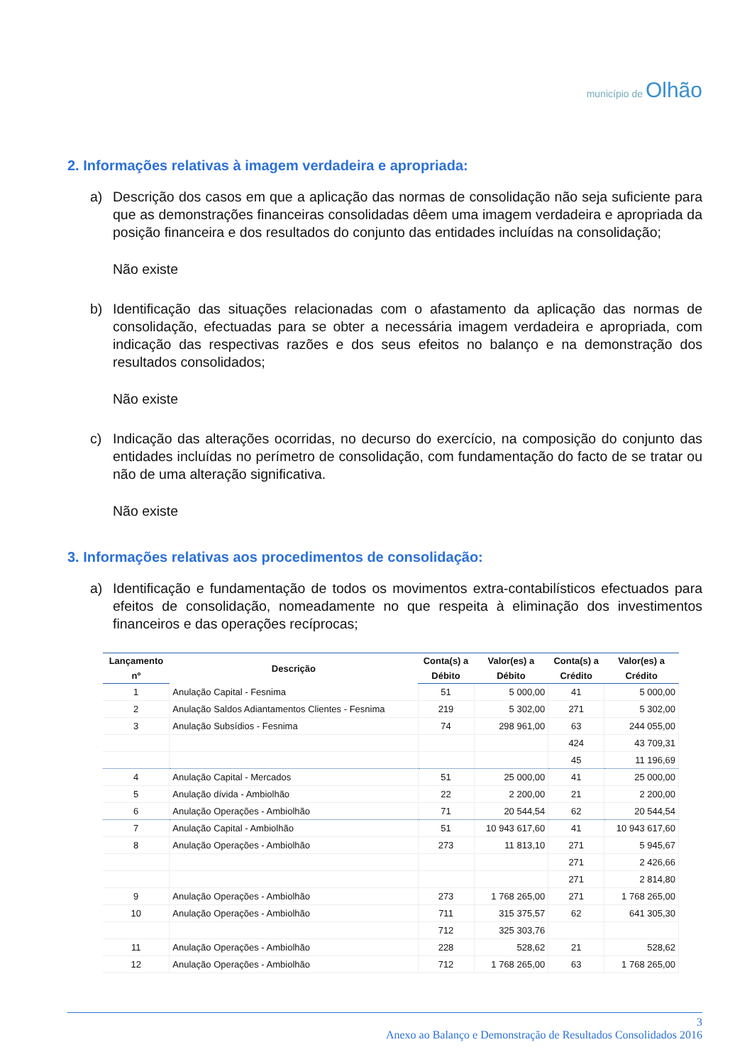município de Olhão
2. Informações relativas à imagem verdadeira e apropriada:
a) Descrição dos casos em que a aplicação das normas de consolidação não seja suficiente para que as demonstrações financeiras consolidadas dêem uma imagem verdadeira e apropriada da posição financeira e dos resultados do conjunto das entidades incluídas na consolidação;
Não existe
b) Identificação das situações relacionadas com o afastamento da aplicação das normas de consolidação, efectuadas para se obter a necessária imagem verdadeira e apropriada, com indicação das respectivas razões e dos seus efeitos no balanço e na demonstração dos resultados consolidados;
Não existe
c) Indicação das alterações ocorridas, no decurso do exercício, na composição do conjunto das entidades incluídas no perímetro de consolidação, com fundamentação do facto de se tratar ou não de uma alteração significativa.
Não existe
3. Informações relativas aos procedimentos de consolidação:
a) Identificação e fundamentação de todos os movimentos extra-contabilísticos efectuados para efeitos de consolidação, nomeadamente no que respeita à eliminação dos investimentos financeiros e das operações recíprocas;
| Lançamento | Descrição | Conta(s) a | Valor(es) a | Conta(s) a | Valor(es) a |
| --- | --- | --- | --- | --- | --- |
| nº | | Débito | Débito | Crédito | Crédito |
| 1 | Anulação Capital - Fesnima | 51 | 5 000,00 | 41 | 5 000,00 |
| 2 | Anulação Saldos Adiantamentos Clientes - Fesnima | 219 | 5 302,00 | 271 | 5 302,00 |
| 3 | Anulação Subsídios - Fesnima | 74 | 298 961,00 | 63 | 244 055,00 |
| | | | | 424 | 43 709,31 |
| | | | | 45 | 11 196,69 |
| 4 | Anulação Capital - Mercados | 51 | 25 000,00 | 41 | 25 000,00 |
| 5 | Anulação dívida - Ambiolhão | 22 | 2 200,00 | 21 | 2 200,00 |
| 6 | Anulação Operações - Ambiolhão | 71 | 20 544,54 | 62 | 20 544,54 |
| 7 | Anulação Capital - Ambiolhão | 51 | 10 943 617,60 | 41 | 10 943 617,60 |
| 8 | Anulação Operações - Ambiolhão | 273 | 11 813,10 | 271 | 5 945,67 |
| | | | | 271 | 2 426,66 |
| | | | | 271 | 2 814,80 |
| 9 | Anulação Operações - Ambiolhão | 273 | 1 768 265,00 | 271 | 1 768 265,00 |
| 10 | Anulação Operações - Ambiolhão | 711 | 315 375,57 | 62 | 641 305,30 |
| | | 712 | 325 303,76 | | |
| 11 | Anulação Operações - Ambiolhão | 228 | 528,62 | 21 | 528,62 |
| 12 | Anulação Operações - Ambiolhão | 712 | 1 768 265,00 | 63 | 1 768 265,00 |
3
Anexo ao Balanço e Demonstração de Resultados Consolidados 2016